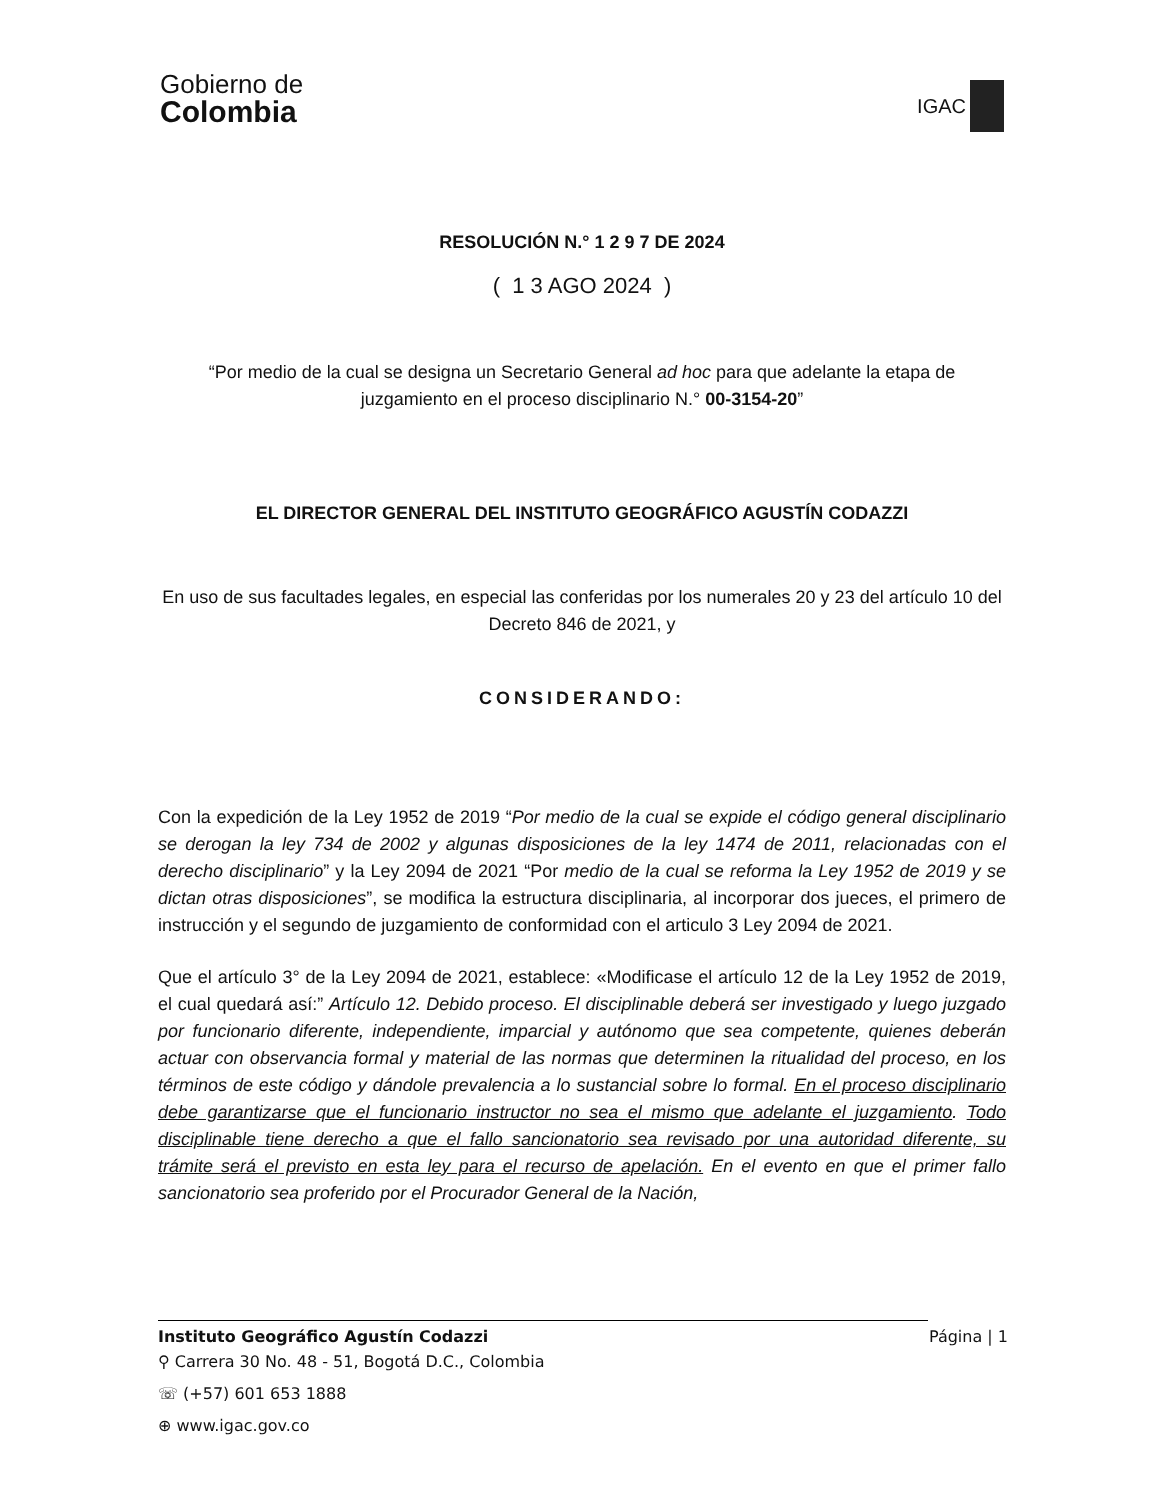Gobierno de
Colombia
IGAC
RESOLUCIÓN N.° 1 2 9 7 DE 2024
( 1 3 AGO 2024 )
“Por medio de la cual se designa un Secretario General ad hoc para que adelante la etapa de juzgamiento en el proceso disciplinario N.° 00-3154-20”
EL DIRECTOR GENERAL DEL INSTITUTO GEOGRÁFICO AGUSTÍN CODAZZI
En uso de sus facultades legales, en especial las conferidas por los numerales 20 y 23 del artículo 10 del Decreto 846 de 2021, y
CONSIDERANDO:
Con la expedición de la Ley 1952 de 2019 “Por medio de la cual se expide el código general disciplinario se derogan la ley 734 de 2002 y algunas disposiciones de la ley 1474 de 2011, relacionadas con el derecho disciplinario” y la Ley 2094 de 2021 “Por medio de la cual se reforma la Ley 1952 de 2019 y se dictan otras disposiciones”, se modifica la estructura disciplinaria, al incorporar dos jueces, el primero de instrucción y el segundo de juzgamiento de conformidad con el articulo 3 Ley 2094 de 2021.
Que el artículo 3° de la Ley 2094 de 2021, establece: «Modificase el artículo 12 de la Ley 1952 de 2019, el cual quedará así:” Artículo 12. Debido proceso. El disciplinable deberá ser investigado y luego juzgado por funcionario diferente, independiente, imparcial y autónomo que sea competente, quienes deberán actuar con observancia formal y material de las normas que determinen la ritualidad del proceso, en los términos de este código y dándole prevalencia a lo sustancial sobre lo formal. En el proceso disciplinario debe garantizarse que el funcionario instructor no sea el mismo que adelante el juzgamiento. Todo disciplinable tiene derecho a que el fallo sancionatorio sea revisado por una autoridad diferente, su trámite será el previsto en esta ley para el recurso de apelación. En el evento en que el primer fallo sancionatorio sea proferido por el Procurador General de la Nación,
Instituto Geográfico Agustín Codazzi Página | 1
⚲ Carrera 30 No. 48 - 51, Bogotá D.C., Colombia
☏ (+57) 601 653 1888
⊕ www.igac.gov.co